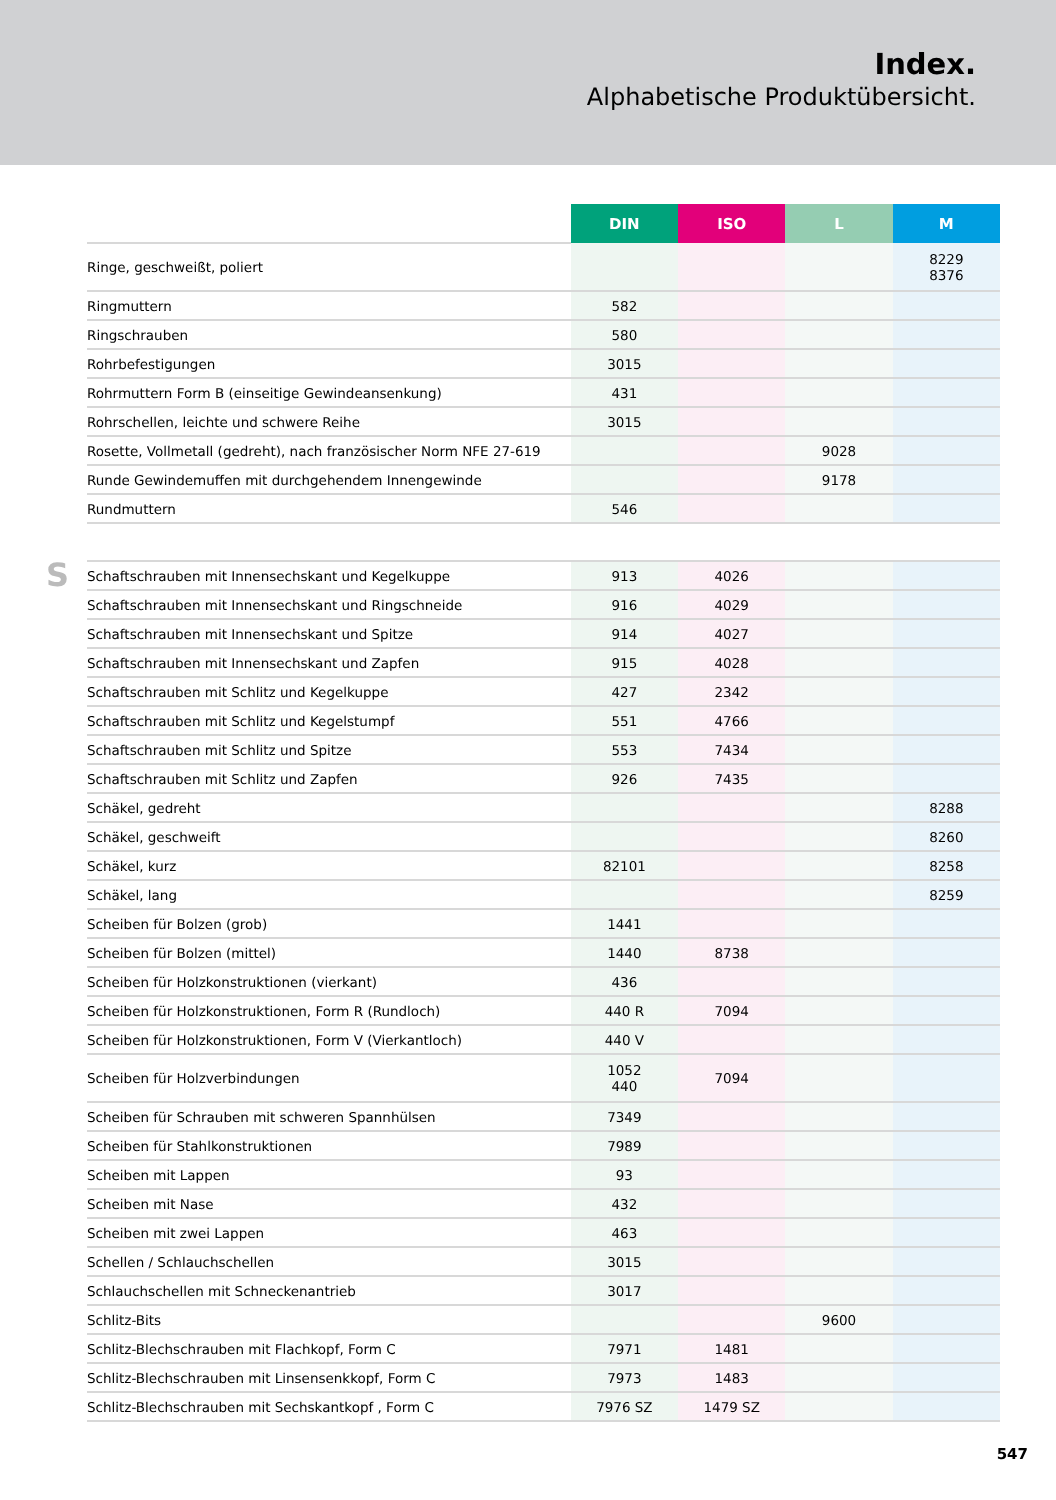Index.
Alphabetische Produktübersicht.
S
| | DIN | ISO | L | M |
| --- | --- | --- | --- | --- |
| Ringe, geschweißt, poliert | | | | 8229 8376 |
| Ringmuttern | 582 | | | |
| Ringschrauben | 580 | | | |
| Rohrbefestigungen | 3015 | | | |
| Rohrmuttern Form B (einseitige Gewindeansenkung) | 431 | | | |
| Rohrschellen, leichte und schwere Reihe | 3015 | | | |
| Rosette, Vollmetall (gedreht), nach französischer Norm NFE 27-619 | | | 9028 | |
| Runde Gewindemuffen mit durchgehendem Innengewinde | | | 9178 | |
| Rundmuttern | 546 | | | |
| Schaftschrauben mit Innensechskant und Kegelkuppe | 913 | 4026 | | |
| Schaftschrauben mit Innensechskant und Ringschneide | 916 | 4029 | | |
| Schaftschrauben mit Innensechskant und Spitze | 914 | 4027 | | |
| Schaftschrauben mit Innensechskant und Zapfen | 915 | 4028 | | |
| Schaftschrauben mit Schlitz und Kegelkuppe | 427 | 2342 | | |
| Schaftschrauben mit Schlitz und Kegelstumpf | 551 | 4766 | | |
| Schaftschrauben mit Schlitz und Spitze | 553 | 7434 | | |
| Schaftschrauben mit Schlitz und Zapfen | 926 | 7435 | | |
| Schäkel, gedreht | | | | 8288 |
| Schäkel, geschweift | | | | 8260 |
| Schäkel, kurz | 82101 | | | 8258 |
| Schäkel, lang | | | | 8259 |
| Scheiben für Bolzen (grob) | 1441 | | | |
| Scheiben für Bolzen (mittel) | 1440 | 8738 | | |
| Scheiben für Holzkonstruktionen (vierkant) | 436 | | | |
| Scheiben für Holzkonstruktionen, Form R (Rundloch) | 440 R | 7094 | | |
| Scheiben für Holzkonstruktionen, Form V (Vierkantloch) | 440 V | | | |
| Scheiben für Holzverbindungen | 1052 440 | 7094 | | |
| Scheiben für Schrauben mit schweren Spannhülsen | 7349 | | | |
| Scheiben für Stahlkonstruktionen | 7989 | | | |
| Scheiben mit Lappen | 93 | | | |
| Scheiben mit Nase | 432 | | | |
| Scheiben mit zwei Lappen | 463 | | | |
| Schellen / Schlauchschellen | 3015 | | | |
| Schlauchschellen mit Schneckenantrieb | 3017 | | | |
| Schlitz-Bits | | | 9600 | |
| Schlitz-Blechschrauben mit Flachkopf, Form C | 7971 | 1481 | | |
| Schlitz-Blechschrauben mit Linsensenkkopf, Form C | 7973 | 1483 | | |
| Schlitz-Blechschrauben mit Sechskantkopf , Form C | 7976 SZ | 1479 SZ | | |
547